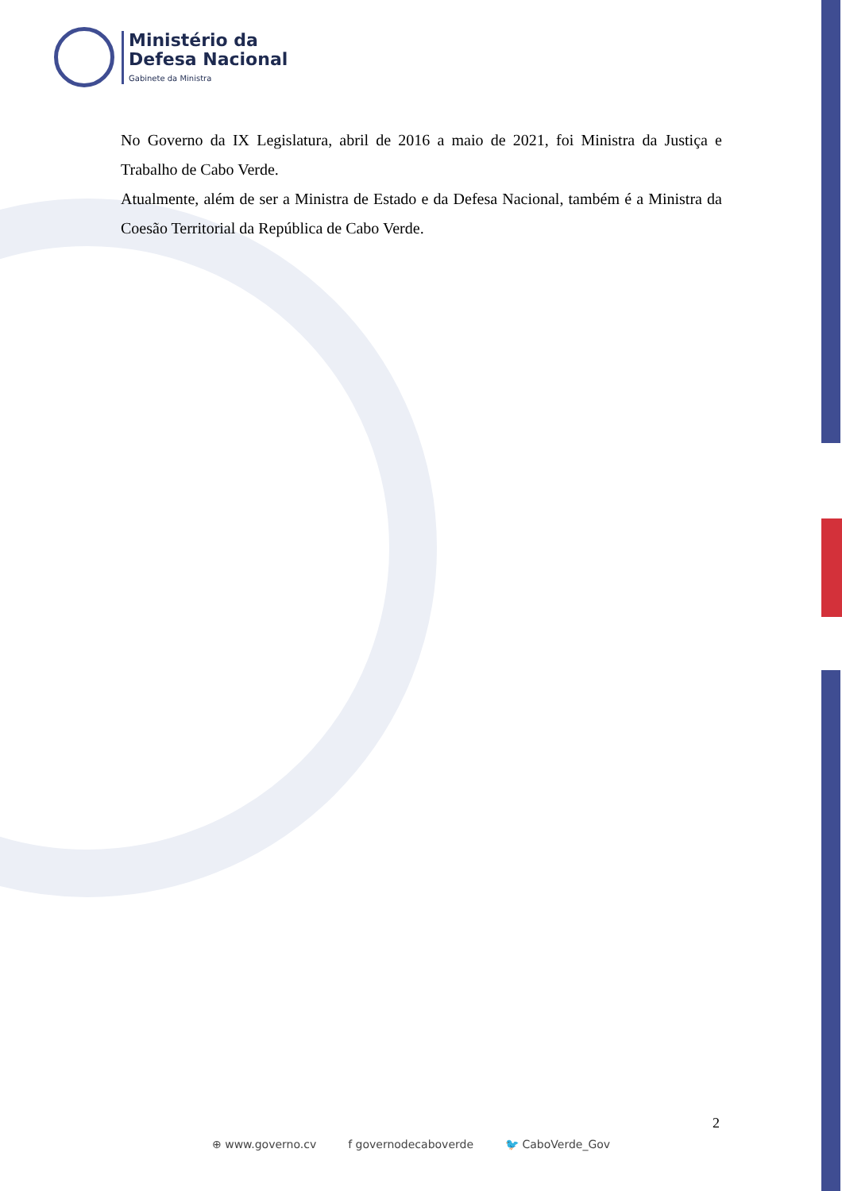Ministério da
Defesa Nacional
Gabinete da Ministra
No Governo da IX Legislatura, abril de 2016 a maio de 2021, foi Ministra da Justiça e Trabalho de Cabo Verde.
Atualmente, além de ser a Ministra de Estado e da Defesa Nacional, também é a Ministra da Coesão Territorial da República de Cabo Verde.
2
⊕ www.governo.cv f governodecaboverde 🐦 CaboVerde_Gov